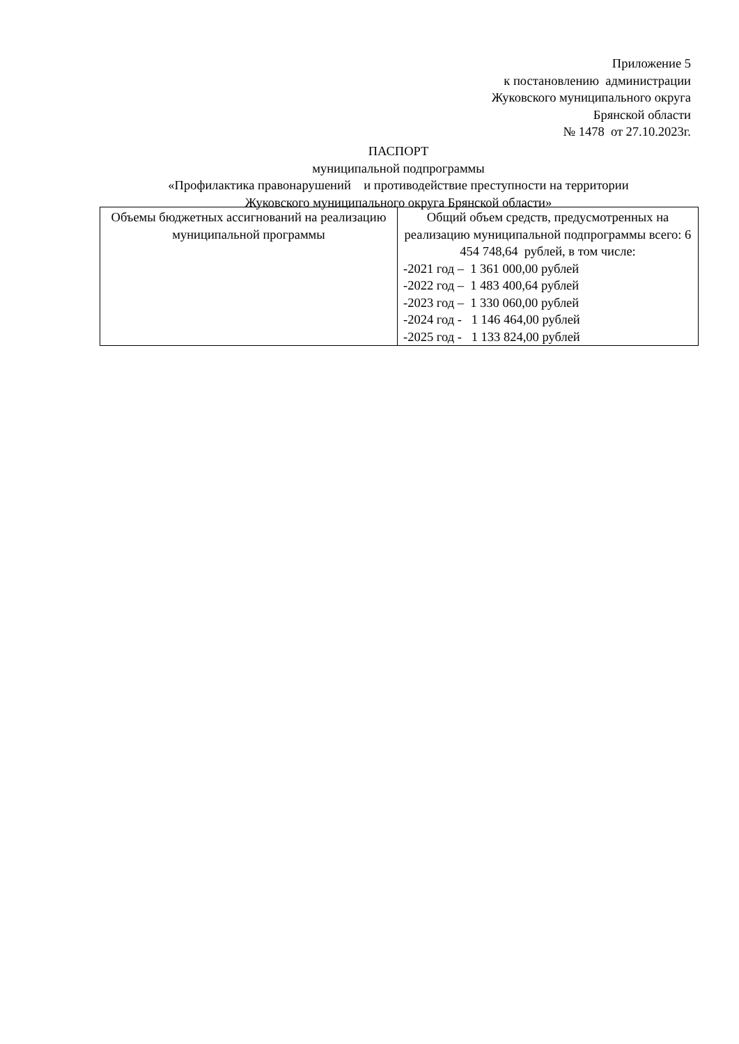Приложение 5 к постановлению администрации Жуковского муниципального округа Брянской области № 1478 от 27.10.2023г.
ПАСПОРТ
муниципальной подпрограммы
«Профилактика правонарушений и противодействие преступности на территории
Жуковского муниципального округа Брянской области»
| Объемы бюджетных ассигнований на реализацию муниципальной программы | Общий объем средств, предусмотренных на реализацию муниципальной подпрограммы всего: 6 454 748,64 рублей, в том числе: -2021 год – 1 361 000,00 рублей -2022 год – 1 483 400,64 рублей -2023 год – 1 330 060,00 рублей -2024 год - 1 146 464,00 рублей -2025 год - 1 133 824,00 рублей |